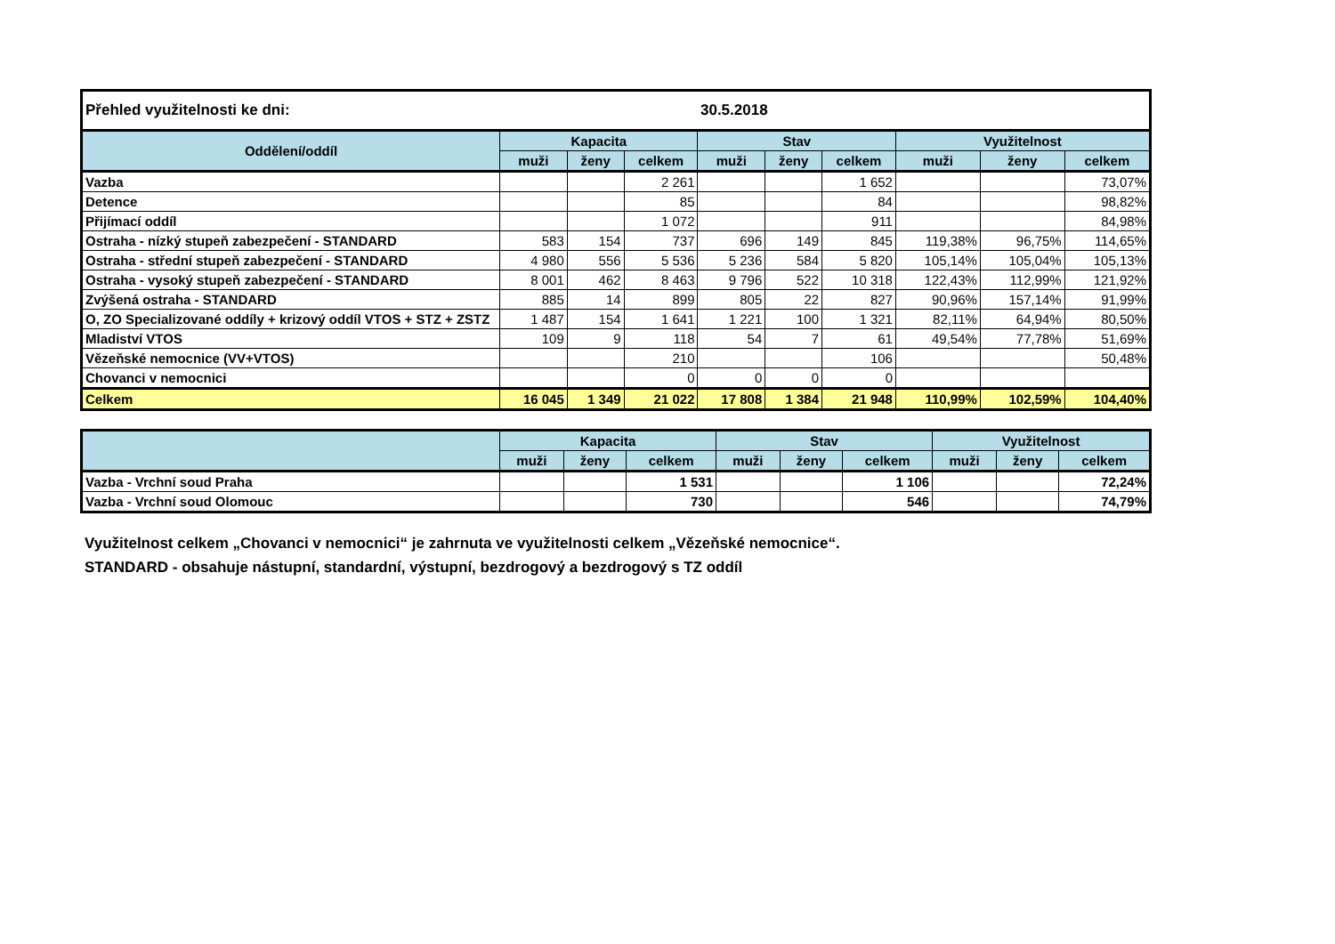| Přehled využitelnosti ke dni: | | | | 30.5.2018 | | | | | |
| Oddělení/oddíl | Kapacita | | | Stav | | | Využitelnost | | |
| | muži | ženy | celkem | muži | ženy | celkem | muži | ženy | celkem |
| Vazba | | | 2 261 | | | 1 652 | | | 73,07% |
| Detence | | | 85 | | | 84 | | | 98,82% |
| Přijímací oddíl | | | 1 072 | | | 911 | | | 84,98% |
| Ostraha - nízký stupeň zabezpečení - STANDARD | 583 | 154 | 737 | 696 | 149 | 845 | 119,38% | 96,75% | 114,65% |
| Ostraha - střední stupeň zabezpečení - STANDARD | 4 980 | 556 | 5 536 | 5 236 | 584 | 5 820 | 105,14% | 105,04% | 105,13% |
| Ostraha - vysoký stupeň zabezpečení - STANDARD | 8 001 | 462 | 8 463 | 9 796 | 522 | 10 318 | 122,43% | 112,99% | 121,92% |
| Zvýšená ostraha - STANDARD | 885 | 14 | 899 | 805 | 22 | 827 | 90,96% | 157,14% | 91,99% |
| O, ZO Specializované oddíly + krizový oddíl VTOS + STZ + ZSTZ | 1 487 | 154 | 1 641 | 1 221 | 100 | 1 321 | 82,11% | 64,94% | 80,50% |
| Mladiství VTOS | 109 | 9 | 118 | 54 | 7 | 61 | 49,54% | 77,78% | 51,69% |
| Vězeňské nemocnice (VV+VTOS) | | | 210 | | | 106 | | | 50,48% |
| Chovanci v nemocnici | | | 0 | 0 | 0 | 0 | | | |
| Celkem | 16 045 | 1 349 | 21 022 | 17 808 | 1 384 | 21 948 | 110,99% | 102,59% | 104,40% |
| | Kapacita | | | Stav | | | Využitelnost | | |
| --- | --- | --- | --- | --- | --- | --- | --- | --- | --- |
| | muži | ženy | celkem | muži | ženy | celkem | muži | ženy | celkem |
| Vazba - Vrchní soud Praha | | | 1 531 | | | 1 106 | | | 72,24% |
| Vazba - Vrchní soud Olomouc | | | 730 | | | 546 | | | 74,79% |
Využitelnost celkem „Chovanci v nemocnici“ je zahrnuta ve využitelnosti celkem „Vězeňské nemocnice“.
STANDARD - obsahuje nástupní, standardní, výstupní, bezdrogový a bezdrogový s TZ oddíl